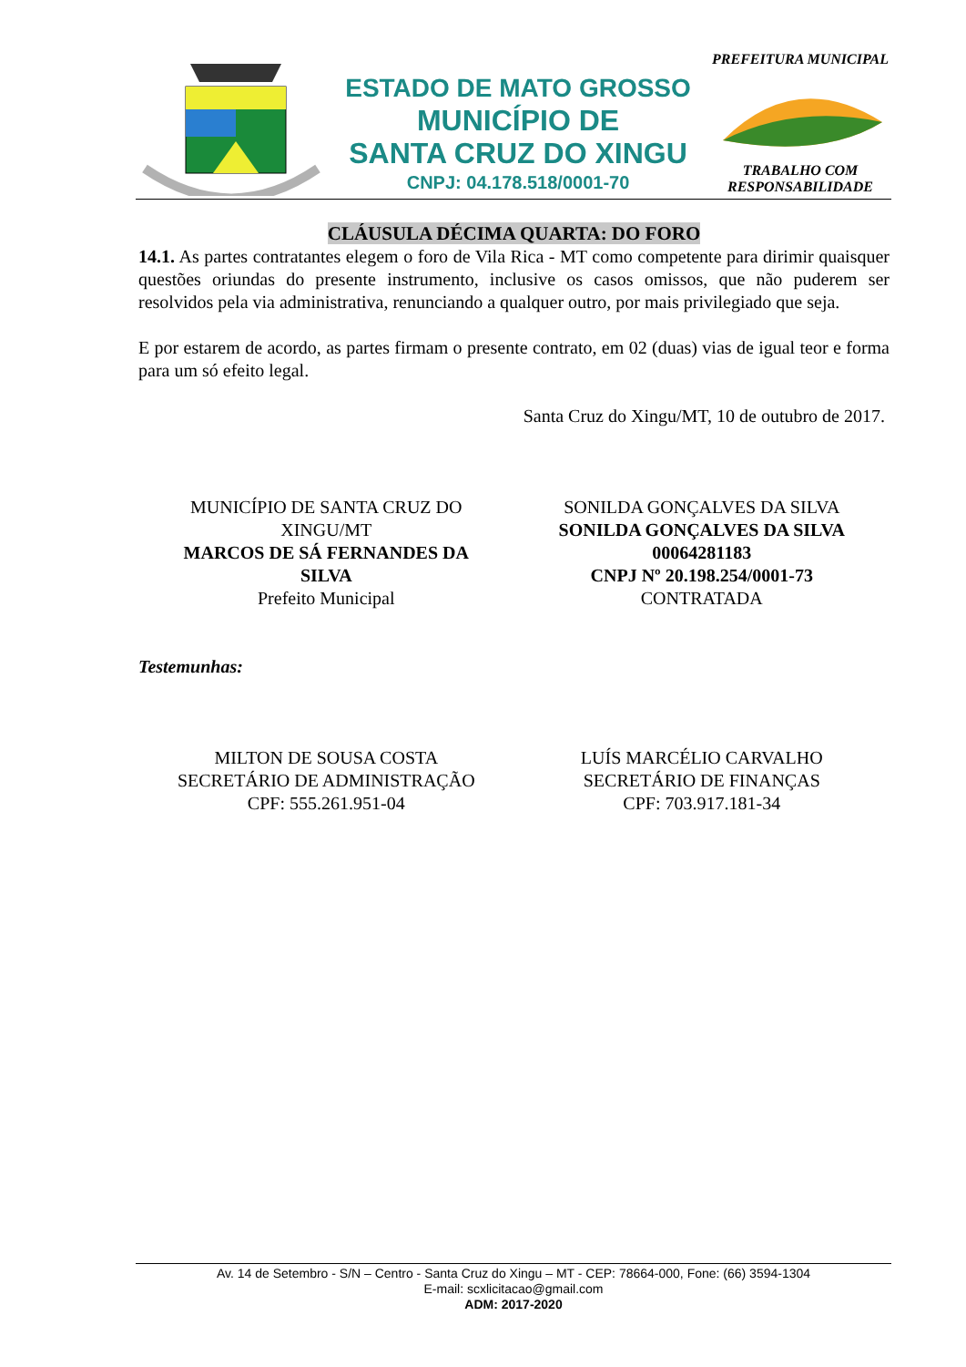ESTADO DE MATO GROSSO
MUNICÍPIO DE
SANTA CRUZ DO XINGU
CNPJ: 04.178.518/0001-70
PREFEITURA MUNICIPALTRABALHO COM RESPONSABILIDADE
CLÁUSULA DÉCIMA QUARTA: DO FORO
14.1. As partes contratantes elegem o foro de Vila Rica - MT como competente para dirimir quaisquer questões oriundas do presente instrumento, inclusive os casos omissos, que não puderem ser resolvidos pela via administrativa, renunciando a qualquer outro, por mais privilegiado que seja.
E por estarem de acordo, as partes firmam o presente contrato, em 02 (duas) vias de igual teor e forma para um só efeito legal.
Santa Cruz do Xingu/MT, 10 de outubro de 2017.
MUNICÍPIO DE SANTA CRUZ DO
XINGU/MT
MARCOS DE SÁ FERNANDES DA
SILVA
Prefeito Municipal
SONILDA GONÇALVES DA SILVA
SONILDA GONÇALVES DA SILVA
00064281183
CNPJ Nº 20.198.254/0001-73
CONTRATADA
Testemunhas:
MILTON DE SOUSA COSTA
SECRETÁRIO DE ADMINISTRAÇÃO
CPF: 555.261.951-04
LUÍS MARCÉLIO CARVALHO
SECRETÁRIO DE FINANÇAS
CPF: 703.917.181-34
Av. 14 de Setembro - S/N – Centro - Santa Cruz do Xingu – MT - CEP: 78664-000, Fone: (66) 3594-1304
E-mail: scxlicitacao@gmail.com
ADM: 2017-2020